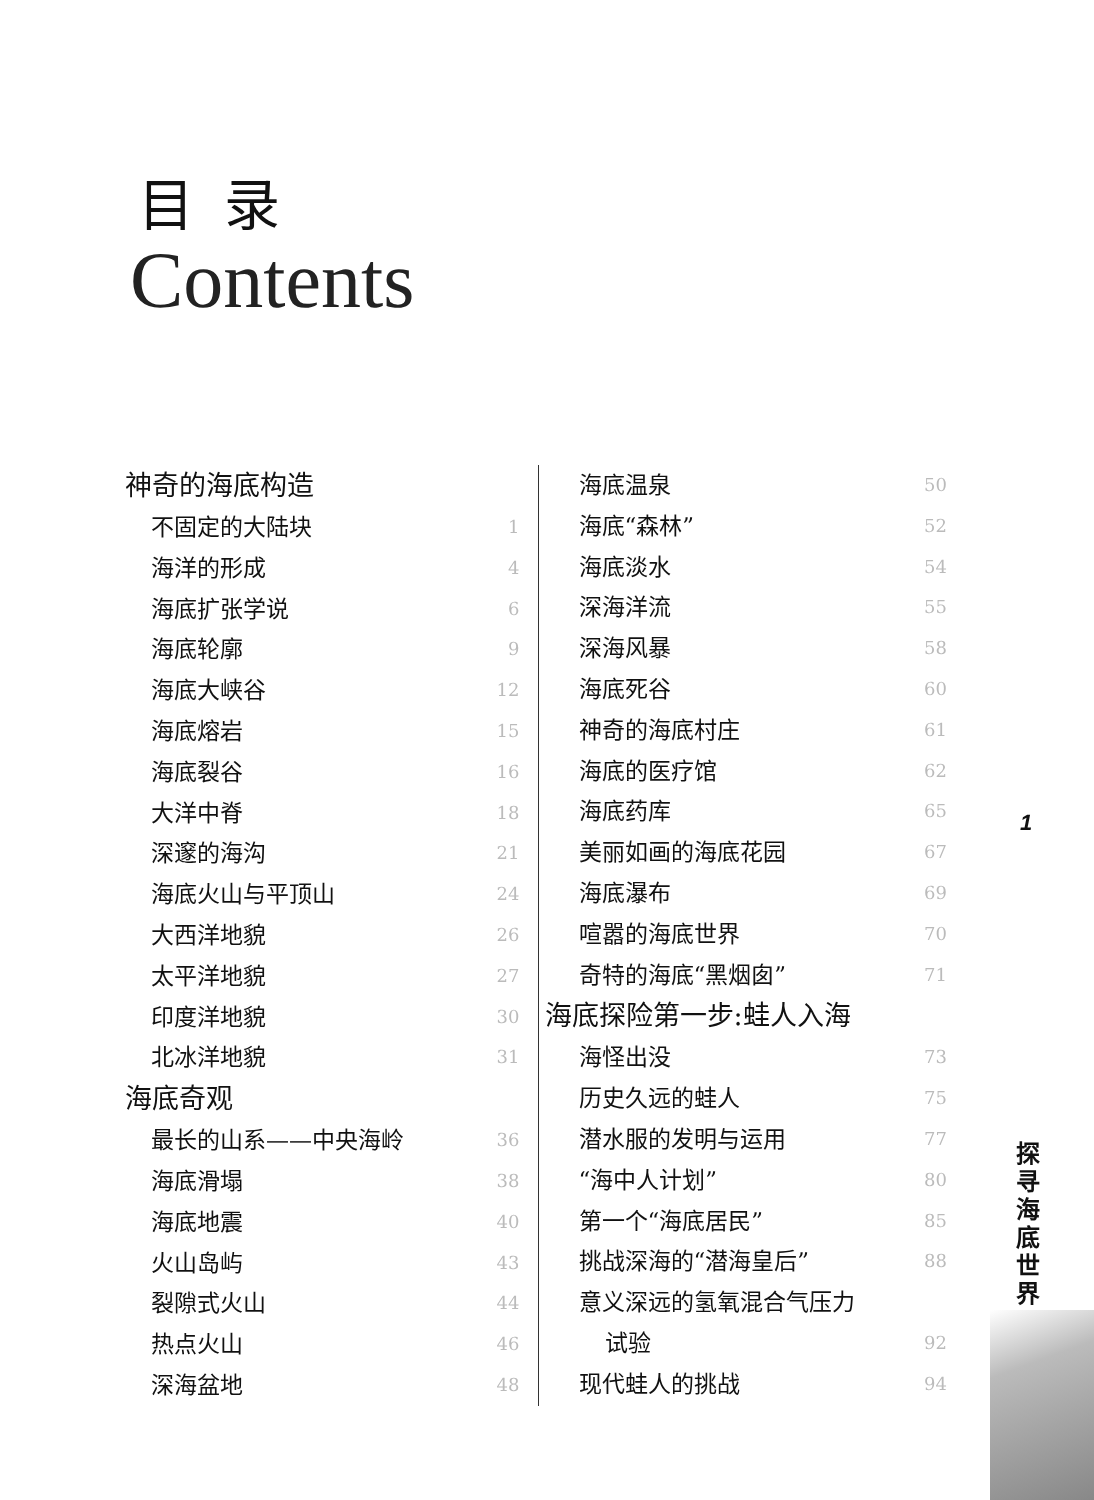目录
Contents
神奇的海底构造
不固定的大陆块 1
海洋的形成 4
海底扩张学说 6
海底轮廓 9
海底大峡谷 12
海底熔岩 15
海底裂谷 16
大洋中脊 18
深邃的海沟 21
海底火山与平顶山 24
大西洋地貌 26
太平洋地貌 27
印度洋地貌 30
北冰洋地貌 31
海底奇观
最长的山系——中央海岭 36
海底滑塌 38
海底地震 40
火山岛屿 43
裂隙式火山 44
热点火山 46
深海盆地 48
海底温泉 50
海底“森林” 52
海底淡水 54
深海洋流 55
深海风暴 58
海底死谷 60
神奇的海底村庄 61
海底的医疗馆 62
海底药库 65
美丽如画的海底花园 67
海底瀑布 69
喧嚣的海底世界 70
奇特的海底“黑烟囱” 71
海底探险第一步:蛙人入海
海怪出没 73
历史久远的蛙人 75
潜水服的发明与运用 77
“海中人计划” 80
第一个“海底居民” 85
挑战深海的“潜海皇后” 88
意义深远的氢氧混合气压力
试验 92
现代蛙人的挑战 94
1
探寻海底世界